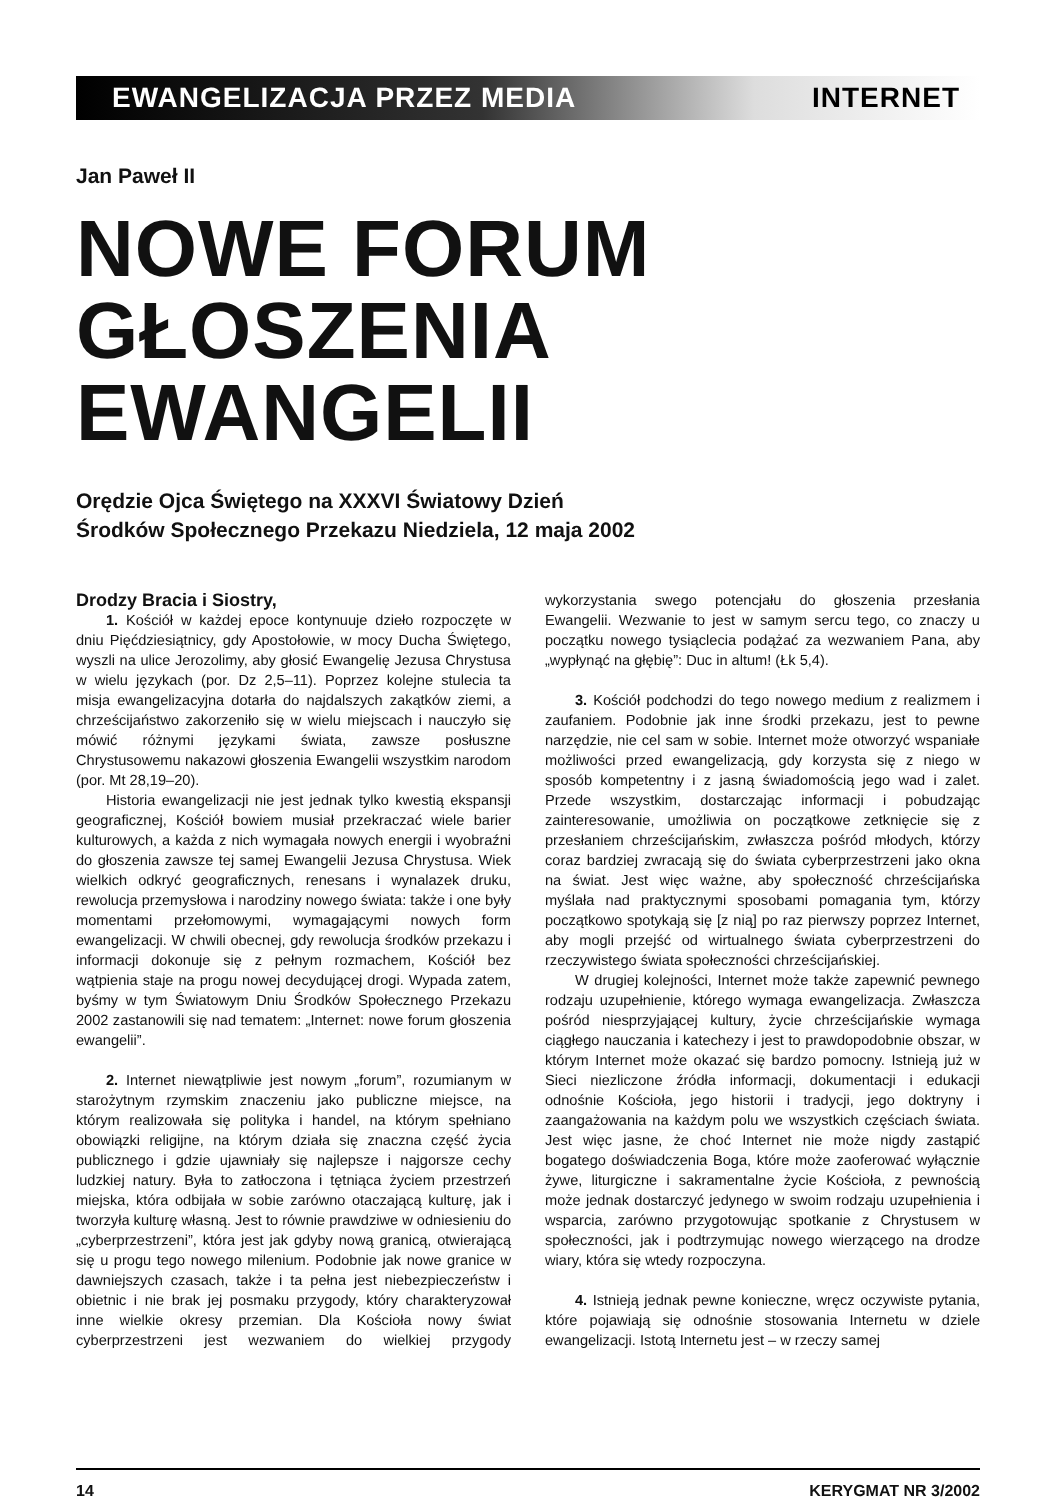EWANGELIZACJA PRZEZ MEDIA INTERNET
Jan Paweł II
NOWE FORUM
GŁOSZENIA EWANGELII
Orędzie Ojca Świętego na XXXVI Światowy Dzień
Środków Społecznego Przekazu Niedziela, 12 maja 2002
Drodzy Bracia i Siostry,
1. Kościół w każdej epoce kontynuuje dzieło rozpoczęte w dniu Pięćdziesiątnicy, gdy Apostołowie, w mocy Ducha Świętego, wyszli na ulice Jerozolimy, aby głosić Ewangelię Jezusa Chrystusa w wielu językach (por. Dz 2,5–11). Poprzez kolejne stulecia ta misja ewangelizacyjna dotarła do najdalszych zakątków ziemi, a chrześcijaństwo zakorzeniło się w wielu miejscach i nauczyło się mówić różnymi językami świata, zawsze posłuszne Chrystusowemu nakazowi głoszenia Ewangelii wszystkim narodom (por. Mt 28,19–20).
Historia ewangelizacji nie jest jednak tylko kwestią ekspansji geograficznej, Kościół bowiem musiał przekraczać wiele barier kulturowych, a każda z nich wymagała nowych energii i wyobraźni do głoszenia zawsze tej samej Ewangelii Jezusa Chrystusa. Wiek wielkich odkryć geograficznych, renesans i wynalazek druku, rewolucja przemysłowa i narodziny nowego świata: także i one były momentami przełomowymi, wymagającymi nowych form ewangelizacji. W chwili obecnej, gdy rewolucja środków przekazu i informacji dokonuje się z pełnym rozmachem, Kościół bez wątpienia staje na progu nowej decydującej drogi. Wypada zatem, byśmy w tym Światowym Dniu Środków Społecznego Przekazu 2002 zastanowili się nad tematem: „Internet: nowe forum głoszenia ewangelii”.
2. Internet niewątpliwie jest nowym „forum”, rozumianym w starożytnym rzymskim znaczeniu jako publiczne miejsce, na którym realizowała się polityka i handel, na którym spełniano obowiązki religijne, na którym działa się znaczna część życia publicznego i gdzie ujawniały się najlepsze i najgorsze cechy ludzkiej natury. Była to zatłoczona i tętniąca życiem przestrzeń miejska, która odbijała w sobie zarówno otaczającą kulturę, jak i tworzyła kulturę własną. Jest to równie prawdziwe w odniesieniu do „cyberprzestrzeni”, która jest jak gdyby nową granicą, otwierającą się u progu tego nowego milenium. Podobnie jak nowe granice w dawniejszych czasach, także i ta pełna jest niebezpieczeństw i obietnic i nie brak jej posmaku przygody, który charakteryzował inne wielkie okresy przemian. Dla Kościoła nowy świat cyberprzestrzeni jest wezwaniem do wielkiej przygody wykorzystania swego potencjału do głoszenia przesłania Ewangelii. Wezwanie to jest w samym sercu tego, co znaczy u początku nowego tysiąclecia podążać za wezwaniem Pana, aby „wypłynąć na głębię”: Duc in altum! (Łk 5,4).
3. Kościół podchodzi do tego nowego medium z realizmem i zaufaniem. Podobnie jak inne środki przekazu, jest to pewne narzędzie, nie cel sam w sobie. Internet może otworzyć wspaniałe możliwości przed ewangelizacją, gdy korzysta się z niego w sposób kompetentny i z jasną świadomością jego wad i zalet. Przede wszystkim, dostarczając informacji i pobudzając zainteresowanie, umożliwia on początkowe zetknięcie się z przesłaniem chrześcijańskim, zwłaszcza pośród młodych, którzy coraz bardziej zwracają się do świata cyberprzestrzeni jako okna na świat. Jest więc ważne, aby społeczność chrześcijańska myślała nad praktycznymi sposobami pomagania tym, którzy początkowo spotykają się [z nią] po raz pierwszy poprzez Internet, aby mogli przejść od wirtualnego świata cyberprzestrzeni do rzeczywistego świata społeczności chrześcijańskiej.
W drugiej kolejności, Internet może także zapewnić pewnego rodzaju uzupełnienie, którego wymaga ewangelizacja. Zwłaszcza pośród niesprzyjającej kultury, życie chrześcijańskie wymaga ciągłego nauczania i katechezy i jest to prawdopodobnie obszar, w którym Internet może okazać się bardzo pomocny. Istnieją już w Sieci niezliczone źródła informacji, dokumentacji i edukacji odnośnie Kościoła, jego historii i tradycji, jego doktryny i zaangażowania na każdym polu we wszystkich częściach świata. Jest więc jasne, że choć Internet nie może nigdy zastąpić bogatego doświadczenia Boga, które może zaoferować wyłącznie żywe, liturgiczne i sakramentalne życie Kościoła, z pewnością może jednak dostarczyć jedynego w swoim rodzaju uzupełnienia i wsparcia, zarówno przygotowując spotkanie z Chrystusem w społeczności, jak i podtrzymując nowego wierzącego na drodze wiary, która się wtedy rozpoczyna.
4. Istnieją jednak pewne konieczne, wręcz oczywiste pytania, które pojawiają się odnośnie stosowania Internetu w dziele ewangelizacji. Istotą Internetu jest – w rzeczy samej
14 KERYGMAT NR 3/2002